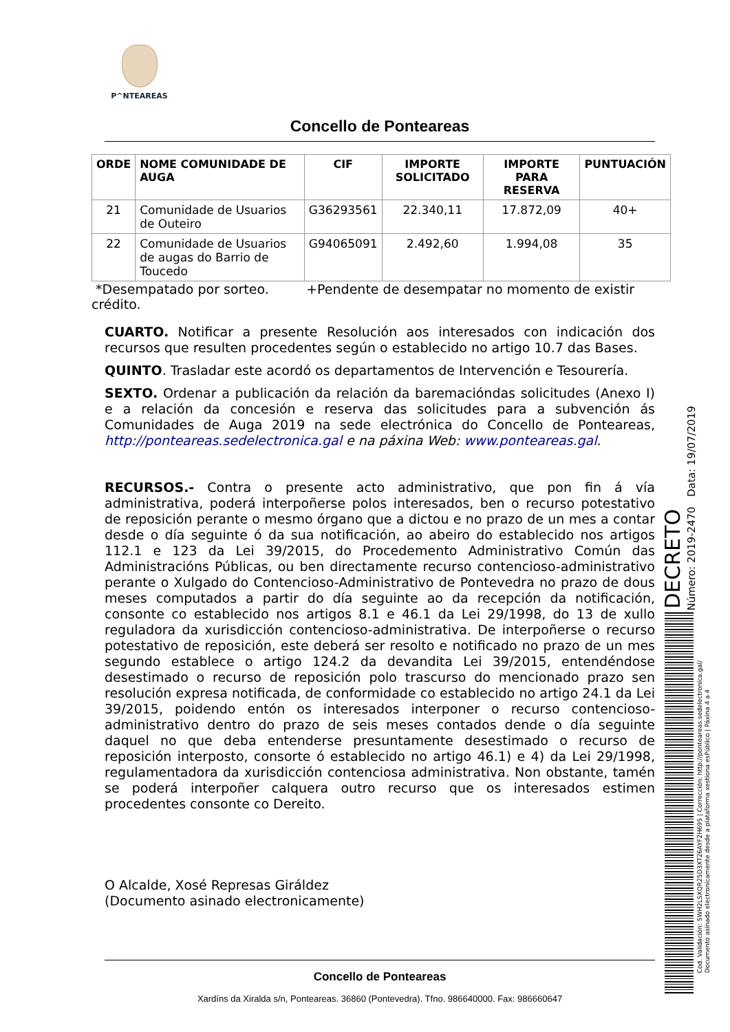P^NTEAREAS
Concello de Ponteareas
| ORDE | NOME COMUNIDADE DE AUGA | CIF | IMPORTE SOLICITADO | IMPORTE PARA RESERVA | PUNTUACIÓN |
| --- | --- | --- | --- | --- | --- |
| 21 | Comunidade de Usuarios de Outeiro | G36293561 | 22.340,11 | 17.872,09 | 40+ |
| 22 | Comunidade de Usuarios de augas do Barrio de Toucedo | G94065091 | 2.492,60 | 1.994,08 | 35 |
*Desempatado por sorteo. +Pendente de desempatar no momento de existir crédito.
CUARTO. Notificar a presente Resolución aos interesados con indicación dos recursos que resulten procedentes según o establecido no artigo 10.7 das Bases.
QUINTO. Trasladar este acordó os departamentos de Intervención e Tesourería.
SEXTO. Ordenar a publicación da relación da baremacióndas solicitudes (Anexo I) e a relación da concesión e reserva das solicitudes para a subvención ás Comunidades de Auga 2019 na sede electrónica do Concello de Ponteareas, http://ponteareas.sedelectronica.gal e na páxina Web: www.ponteareas.gal.
RECURSOS.- Contra o presente acto administrativo, que pon fin á vía administrativa, poderá interpoñerse polos interesados, ben o recurso potestativo de reposición perante o mesmo órgano que a dictou e no prazo de un mes a contar desde o día seguinte ó da sua notificación, ao abeiro do establecido nos artigos 112.1 e 123 da Lei 39/2015, do Procedemento Administrativo Común das Administracións Públicas, ou ben directamente recurso contencioso-administrativo perante o Xulgado do Contencioso-Administrativo de Pontevedra no prazo de dous meses computados a partir do día seguinte ao da recepción da notificación, consonte co establecido nos artigos 8.1 e 46.1 da Lei 29/1998, do 13 de xullo reguladora da xurisdicción contencioso-administrativa. De interpoñerse o recurso potestativo de reposición, este deberá ser resolto e notificado no prazo de un mes segundo establece o artigo 124.2 da devandita Lei 39/2015, entendéndose desestimado o recurso de reposición polo trascurso do mencionado prazo sen resolución expresa notificada, de conformidade co establecido no artigo 24.1 da Lei 39/2015, poidendo entón os interesados interponer o recurso contencioso-administrativo dentro do prazo de seis meses contados dende o día seguinte daquel no que deba entenderse presuntamente desestimado o recurso de reposición interposto, consorte ó establecido no artigo 46.1) e 4) da Lei 29/1998, regulamentadora da xurisdicción contenciosa administrativa. Non obstante, tamén se poderá interpoñer calquera outro recurso que os interesados estimen procedentes consonte co Dereito.
O Alcalde, Xosé Represas Giráldez
(Documento asinado electronicamente)
Concello de Ponteareas
Xardíns da Xiralda s/n, Ponteareas. 36860 (Pontevedra). Tfno. 986640000. Fax: 986660647
DECRETO
Número: 2019-2470 Data: 19/07/2019
Cod. Validación: 5WH2LSXQR25D3XT26AYF2H695 | Corrección: http://ponteareas.sedelectronica.gal/
Documento asinado electronicamente desde a plataforma xestiona esPúblico | Páxina 4 a 4